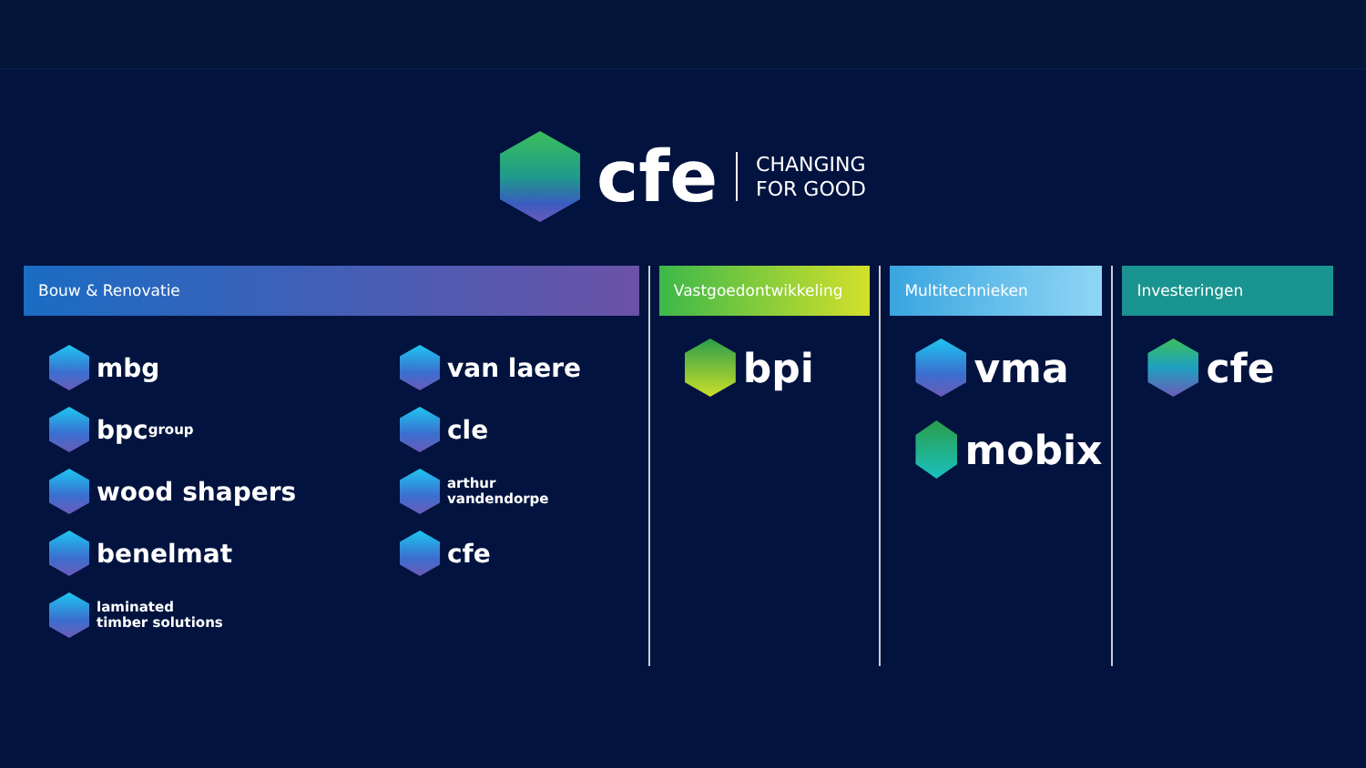cfe
CHANGING
FOR GOOD
Bouw & Renovatie
mbg
bpc group
wood shapers
benelmat
laminated
timber solutions
van laere
cle
arthur
vandendorpe
cfe
Vastgoedontwikkeling
bpi
Multitechnieken
vma
mobix
Investeringen
cfe